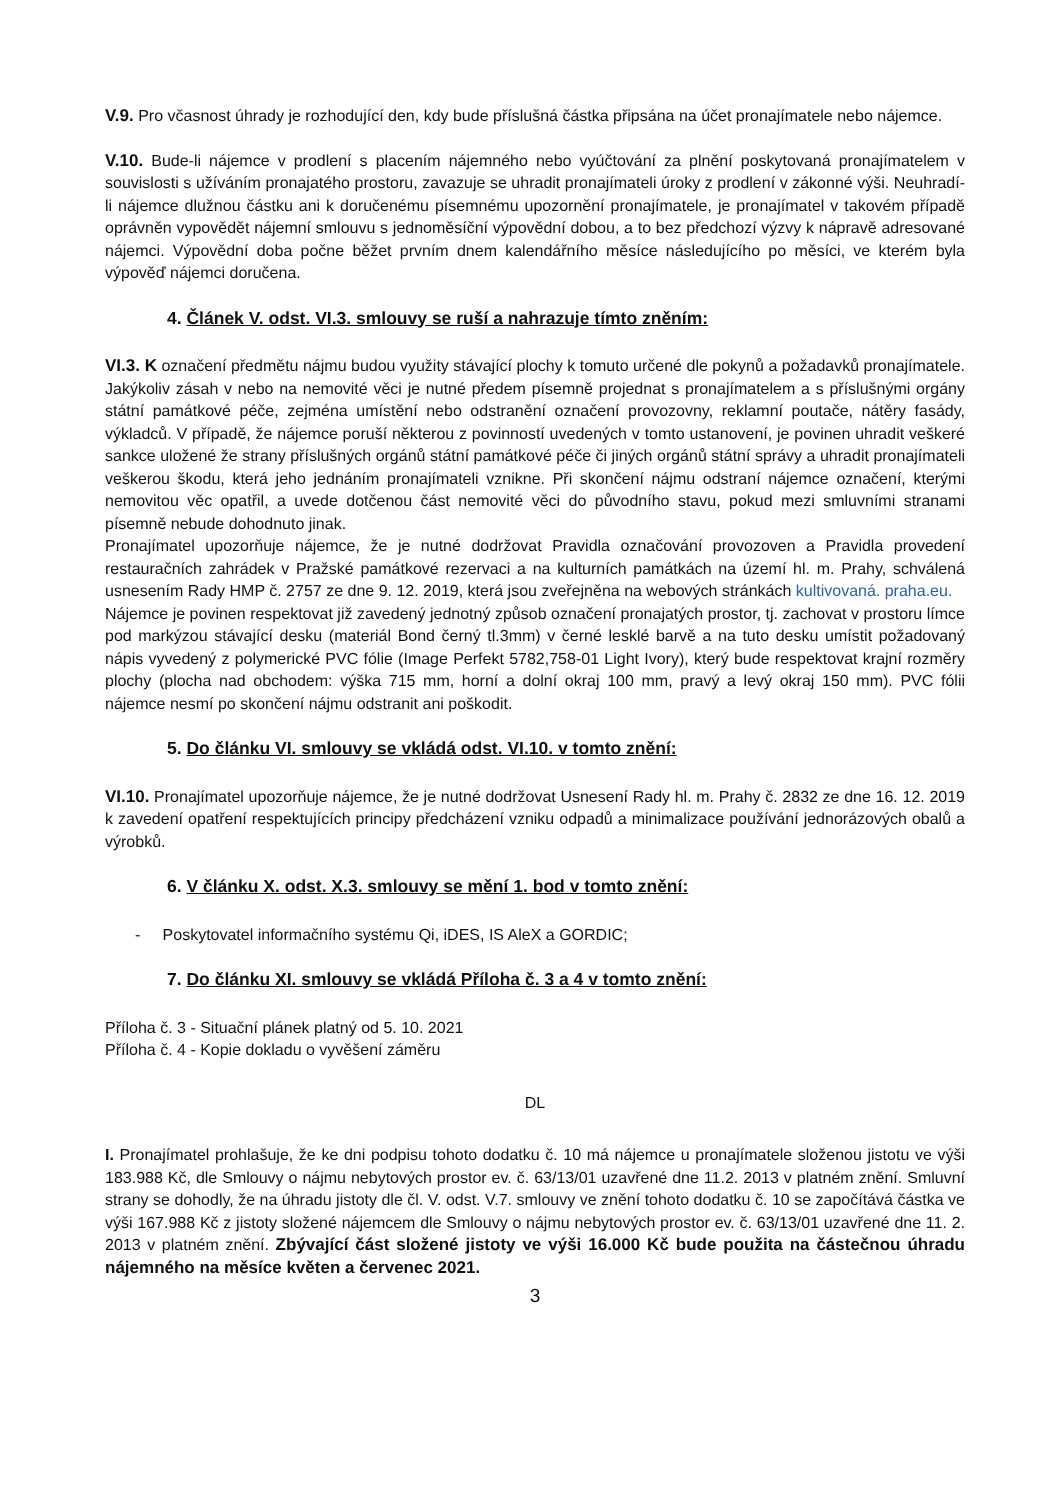V.9. Pro včasnost úhrady je rozhodující den, kdy bude příslušná částka připsána na účet pronajímatele nebo nájemce.
V.10. Bude-li nájemce v prodlení s placením nájemného nebo vyúčtování za plnění poskytovaná pronajímatelem v souvislosti s užíváním pronajatého prostoru, zavazuje se uhradit pronajímateli úroky z prodlení v zákonné výši. Neuhradí-li nájemce dlužnou částku ani k doručenému písemnému upozornění pronajímatele, je pronajímatel v takovém případě oprávněn vypovědět nájemní smlouvu s jednoměsíční výpovědní dobou, a to bez předchozí výzvy k nápravě adresované nájemci. Výpovědní doba počne běžet prvním dnem kalendářního měsíce následujícího po měsíci, ve kterém byla výpověď nájemci doručena.
4. Článek V. odst. VI.3. smlouvy se ruší a nahrazuje tímto zněním:
VI.3. K označení předmětu nájmu budou využity stávající plochy k tomuto určené dle pokynů a požadavků pronajímatele. Jakýkoliv zásah v nebo na nemovité věci je nutné předem písemně projednat s pronajímatelem a s příslušnými orgány státní památkové péče, zejména umístění nebo odstranění označení provozovny, reklamní poutače, nátěry fasády, výkladců. V případě, že nájemce poruší některou z povinností uvedených v tomto ustanovení, je povinen uhradit veškeré sankce uložené že strany příslušných orgánů státní památkové péče či jiných orgánů státní správy a uhradit pronajímateli veškerou škodu, která jeho jednáním pronajímateli vznikne. Při skončení nájmu odstraní nájemce označení, kterými nemovitou věc opatřil, a uvede dotčenou část nemovité věci do původního stavu, pokud mezi smluvními stranami písemně nebude dohodnuto jinak.
Pronajímatel upozorňuje nájemce, že je nutné dodržovat Pravidla označování provozoven a Pravidla provedení restauračních zahrádek v Pražské památkové rezervaci a na kulturních památkách na území hl. m. Prahy, schválená usnesením Rady HMP č. 2757 ze dne 9. 12. 2019, která jsou zveřejněna na webových stránkách kultivovaná. praha.eu.
Nájemce je povinen respektovat již zavedený jednotný způsob označení pronajatých prostor, tj. zachovat v prostoru límce pod markýzou stávající desku (materiál Bond černý tl.3mm) v černé lesklé barvě a na tuto desku umístit požadovaný nápis vyvedený z polymerické PVC fólie (Image Perfekt 5782,758-01 Light Ivory), který bude respektovat krajní rozměry plochy (plocha nad obchodem: výška 715 mm, horní a dolní okraj 100 mm, pravý a levý okraj 150 mm). PVC fólii nájemce nesmí po skončení nájmu odstranit ani poškodit.
5. Do článku VI. smlouvy se vkládá odst. VI.10. v tomto znění:
VI.10. Pronajímatel upozorňuje nájemce, že je nutné dodržovat Usnesení Rady hl. m. Prahy č. 2832 ze dne 16. 12. 2019 k zavedení opatření respektujících principy předcházení vzniku odpadů a minimalizace používání jednorázových obalů a výrobků.
6. V článku X. odst. X.3. smlouvy se mění 1. bod v tomto znění:
- Poskytovatel informačního systému Qi, iDES, IS AleX a GORDIC;
7. Do článku XI. smlouvy se vkládá Příloha č. 3 a 4 v tomto znění:
Příloha č. 3 - Situační plánek platný od 5. 10. 2021
Příloha č. 4 - Kopie dokladu o vyvěšení záměru
DL
I. Pronajímatel prohlašuje, že ke dni podpisu tohoto dodatku č. 10 má nájemce u pronajímatele složenou jistotu ve výši 183.988 Kč, dle Smlouvy o nájmu nebytových prostor ev. č. 63/13/01 uzavřené dne 11.2. 2013 v platném znění. Smluvní strany se dohodly, že na úhradu jistoty dle čl. V. odst. V.7. smlouvy ve znění tohoto dodatku č. 10 se započítává částka ve výši 167.988 Kč z jistoty složené nájemcem dle Smlouvy o nájmu nebytových prostor ev. č. 63/13/01 uzavřené dne 11. 2. 2013 v platném znění. Zbývající část složené jistoty ve výši 16.000 Kč bude použita na částečnou úhradu nájemného na měsíce květen a červenec 2021.
3